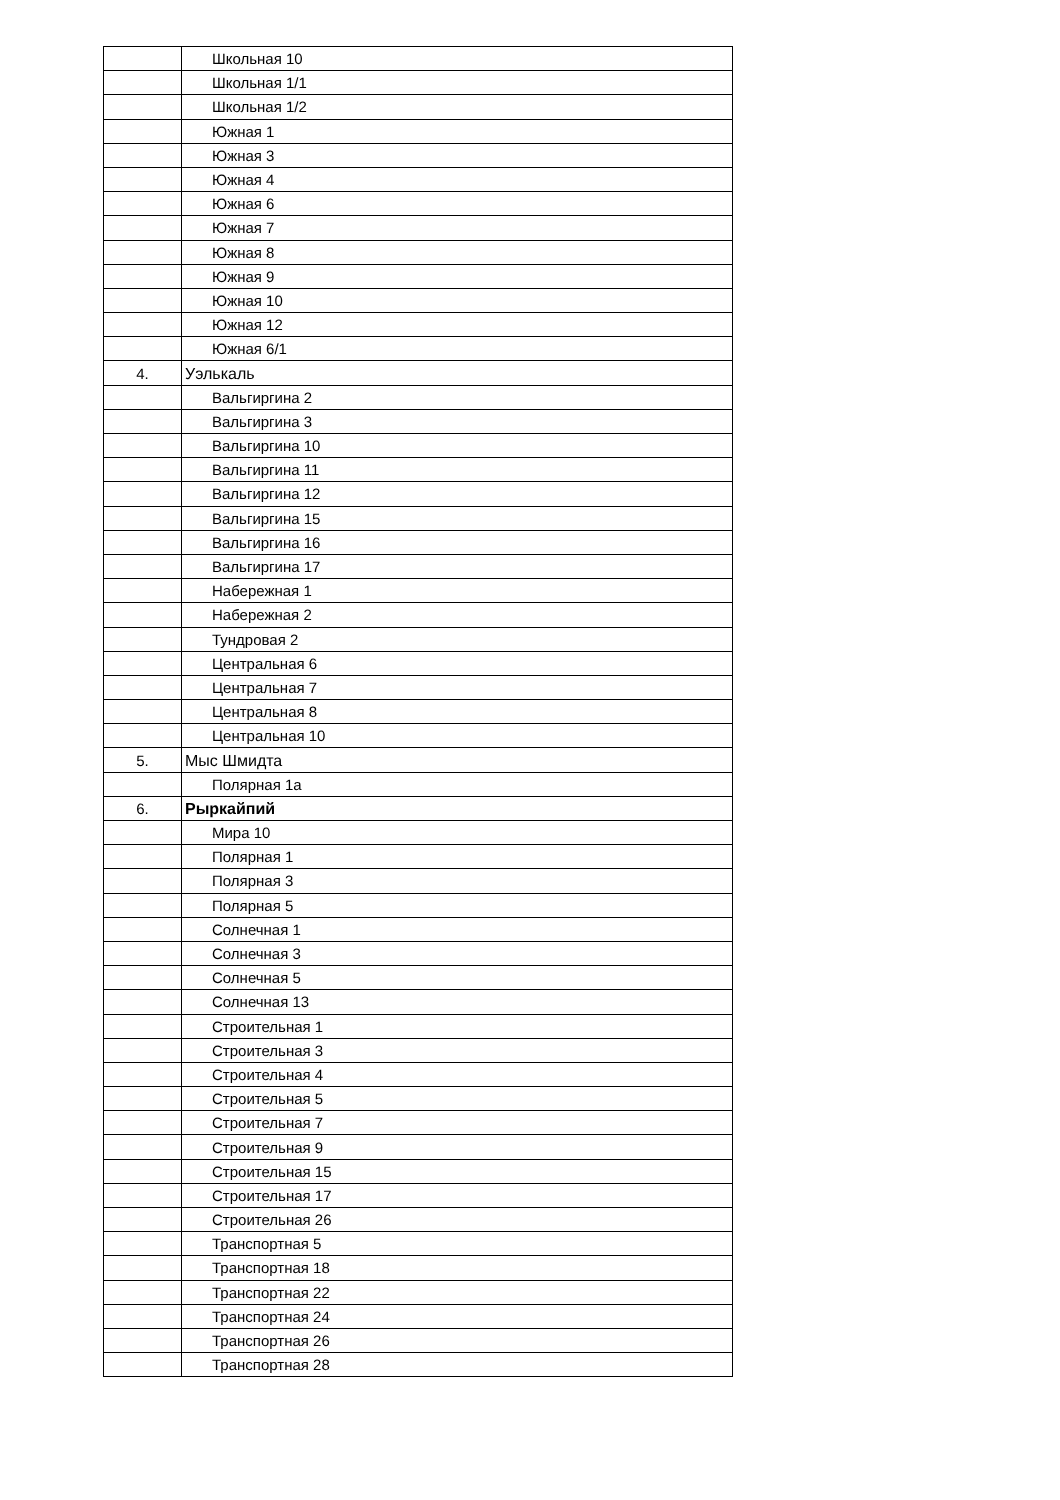| | Школьная 10 |
| | Школьная 1/1 |
| | Школьная 1/2 |
| | Южная 1 |
| | Южная 3 |
| | Южная 4 |
| | Южная 6 |
| | Южная 7 |
| | Южная 8 |
| | Южная 9 |
| | Южная 10 |
| | Южная 12 |
| | Южная 6/1 |
| 4. | Уэлькаль |
| | Вальгиргина 2 |
| | Вальгиргина 3 |
| | Вальгиргина 10 |
| | Вальгиргина 11 |
| | Вальгиргина 12 |
| | Вальгиргина 15 |
| | Вальгиргина 16 |
| | Вальгиргина 17 |
| | Набережная 1 |
| | Набережная 2 |
| | Тундровая 2 |
| | Центральная 6 |
| | Центральная 7 |
| | Центральная 8 |
| | Центральная 10 |
| 5. | Мыс Шмидта |
| | Полярная 1а |
| 6. | Рыркайпий |
| | Мира 10 |
| | Полярная 1 |
| | Полярная 3 |
| | Полярная 5 |
| | Солнечная 1 |
| | Солнечная 3 |
| | Солнечная 5 |
| | Солнечная 13 |
| | Строительная 1 |
| | Строительная 3 |
| | Строительная 4 |
| | Строительная 5 |
| | Строительная 7 |
| | Строительная 9 |
| | Строительная 15 |
| | Строительная 17 |
| | Строительная 26 |
| | Транспортная 5 |
| | Транспортная 18 |
| | Транспортная 22 |
| | Транспортная 24 |
| | Транспортная 26 |
| | Транспортная 28 |